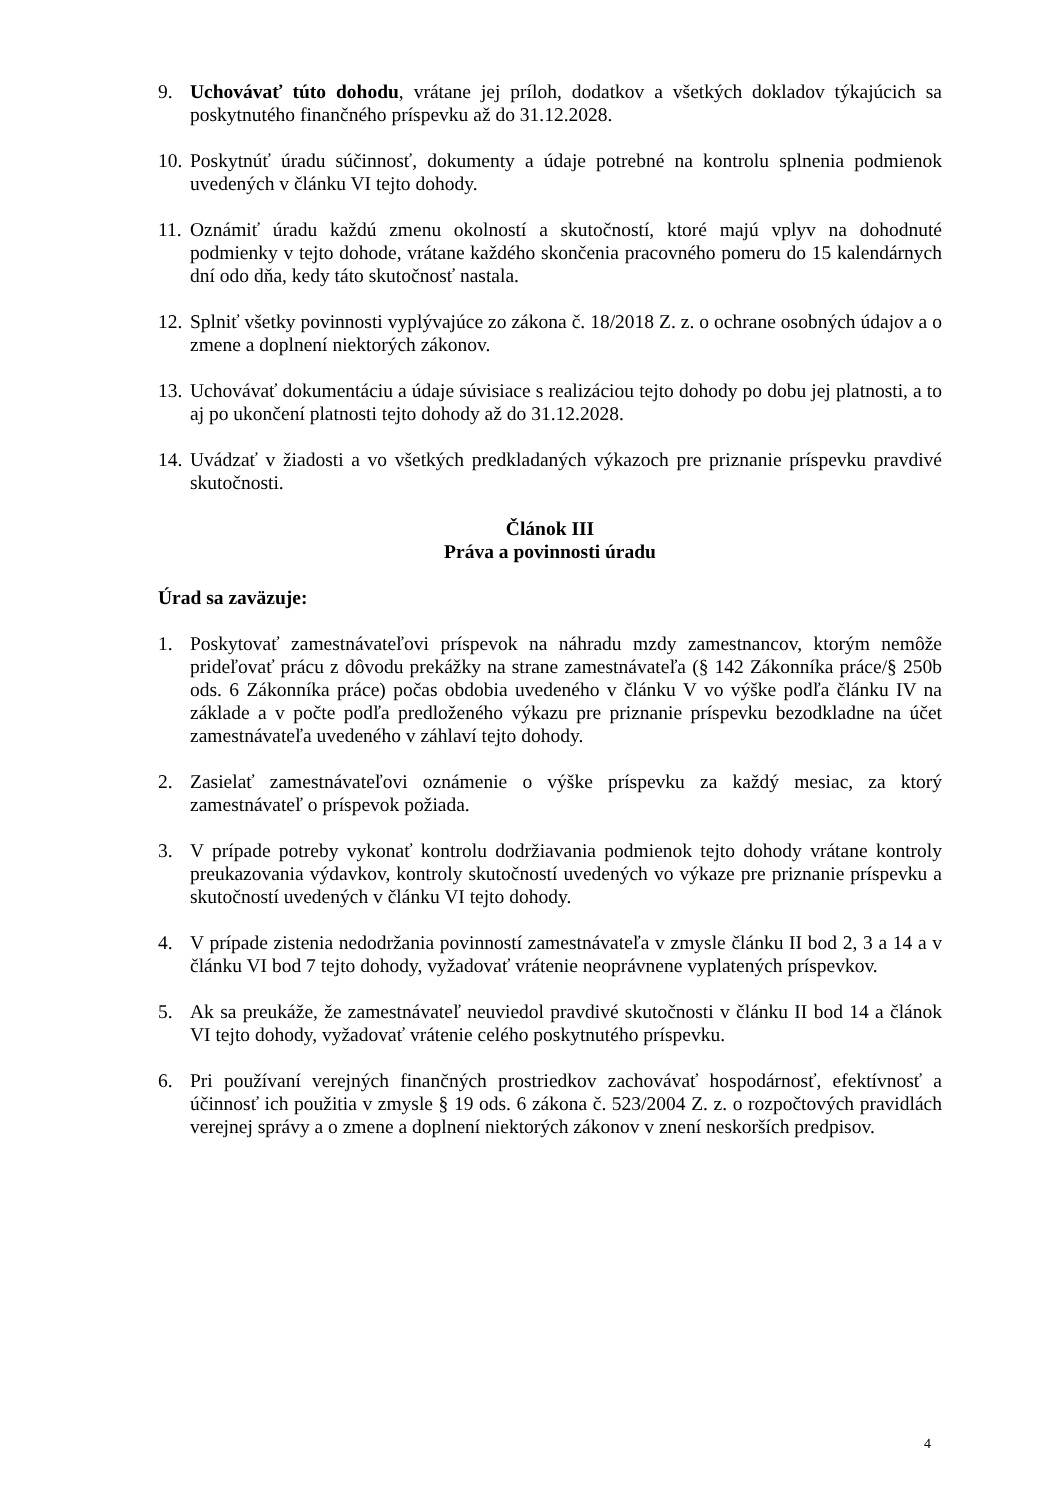9. Uchovávať túto dohodu, vrátane jej príloh, dodatkov a všetkých dokladov týkajúcich sa poskytnutého finančného príspevku až do 31.12.2028.
10.
Poskytnúť úradu súčinnosť, dokumenty a údaje potrebné na kontrolu splnenia podmienok uvedených v článku VI tejto dohody.
11.
Oznámiť úradu každú zmenu okolností a skutočností, ktoré majú vplyv na dohodnuté podmienky v tejto dohode, vrátane každého skončenia pracovného pomeru do 15 kalendárnych dní odo dňa, kedy táto skutočnosť nastala.
12.
Splniť všetky povinnosti vyplývajúce zo zákona č. 18/2018 Z. z. o ochrane osobných údajov a o zmene a doplnení niektorých zákonov.
13.
Uchovávať dokumentáciu a údaje súvisiace s realizáciou tejto dohody po dobu jej platnosti, a to aj po ukončení platnosti tejto dohody až do 31.12.2028.
14.
Uvádzať v žiadosti a vo všetkých predkladaných výkazoch pre priznanie príspevku pravdivé skutočnosti.
Článok III
Práva a povinnosti úradu
Úrad sa zaväzuje:
1. Poskytovať zamestnávateľovi príspevok na náhradu mzdy zamestnancov, ktorým nemôže prideľovať prácu z dôvodu prekážky na strane zamestnávateľa (§ 142 Zákonníka práce/§ 250b ods. 6 Zákonníka práce) počas obdobia uvedeného v článku V vo výške podľa článku IV na základe a v počte podľa predloženého výkazu pre priznanie príspevku bezodkladne na účet zamestnávateľa uvedeného v záhlaví tejto dohody.
2. Zasielať zamestnávateľovi oznámenie o výške príspevku za každý mesiac, za ktorý zamestnávateľ o príspevok požiada.
3. V prípade potreby vykonať kontrolu dodržiavania podmienok tejto dohody vrátane kontroly preukazovania výdavkov, kontroly skutočností uvedených vo výkaze pre priznanie príspevku a skutočností uvedených v článku VI tejto dohody.
4. V prípade zistenia nedodržania povinností zamestnávateľa v zmysle článku II bod 2, 3 a 14 a v článku VI bod 7 tejto dohody, vyžadovať vrátenie neoprávnene vyplatených príspevkov.
5. Ak sa preukáže, že zamestnávateľ neuviedol pravdivé skutočnosti v článku II bod 14 a článok VI tejto dohody, vyžadovať vrátenie celého poskytnutého príspevku.
6. Pri používaní verejných finančných prostriedkov zachovávať hospodárnosť, efektívnosť a účinnosť ich použitia v zmysle § 19 ods. 6 zákona č. 523/2004 Z. z. o rozpočtových pravidlách verejnej správy a o zmene a doplnení niektorých zákonov v znení neskorších predpisov.
4